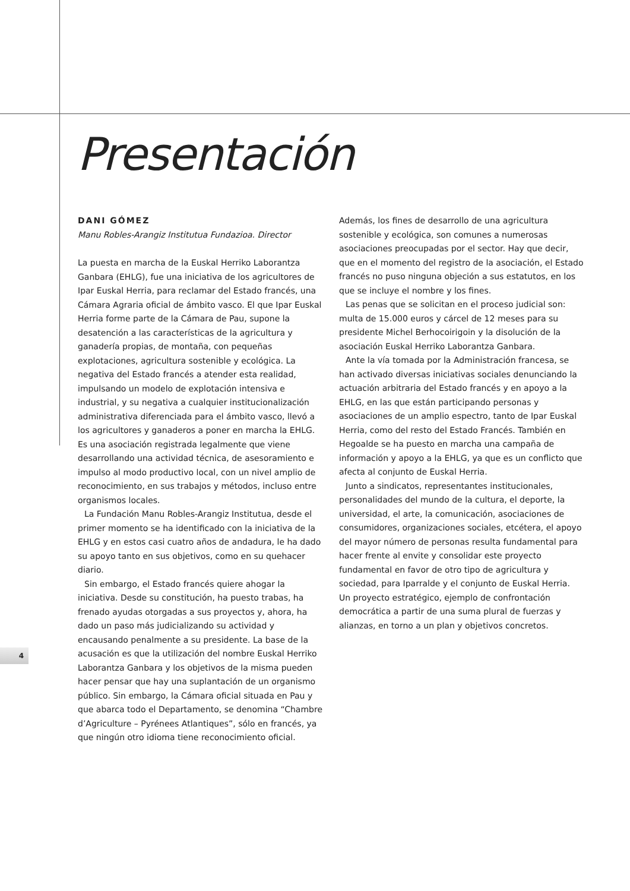Presentación
DANI GÓMEZ
Manu Robles-Arangiz Institutua Fundazioa. Director
La puesta en marcha de la Euskal Herriko Laborantza Ganbara (EHLG), fue una iniciativa de los agricultores de Ipar Euskal Herria, para reclamar del Estado francés, una Cámara Agraria oficial de ámbito vasco. El que Ipar Euskal Herria forme parte de la Cámara de Pau, supone la desatención a las características de la agricultura y ganadería propias, de montaña, con pequeñas explotaciones, agricultura sostenible y ecológica. La negativa del Estado francés a atender esta realidad, impulsando un modelo de explotación intensiva e industrial, y su negativa a cualquier institucionalización administrativa diferenciada para el ámbito vasco, llevó a los agricultores y ganaderos a poner en marcha la EHLG. Es una asociación registrada legalmente que viene desarrollando una actividad técnica, de asesoramiento e impulso al modo productivo local, con un nivel amplio de reconocimiento, en sus trabajos y métodos, incluso entre organismos locales.
La Fundación Manu Robles-Arangiz Institutua, desde el primer momento se ha identificado con la iniciativa de la EHLG y en estos casi cuatro años de andadura, le ha dado su apoyo tanto en sus objetivos, como en su quehacer diario.
Sin embargo, el Estado francés quiere ahogar la iniciativa. Desde su constitución, ha puesto trabas, ha frenado ayudas otorgadas a sus proyectos y, ahora, ha dado un paso más judicializando su actividad y encausando penalmente a su presidente. La base de la acusación es que la utilización del nombre Euskal Herriko Laborantza Ganbara y los objetivos de la misma pueden hacer pensar que hay una suplantación de un organismo público. Sin embargo, la Cámara oficial situada en Pau y que abarca todo el Departamento, se denomina “Chambre d’Agriculture – Pyrénees Atlantiques”, sólo en francés, ya que ningún otro idioma tiene reconocimiento oficial.
Además, los fines de desarrollo de una agricultura sostenible y ecológica, son comunes a numerosas asociaciones preocupadas por el sector. Hay que decir, que en el momento del registro de la asociación, el Estado francés no puso ninguna objeción a sus estatutos, en los que se incluye el nombre y los fines.
Las penas que se solicitan en el proceso judicial son: multa de 15.000 euros y cárcel de 12 meses para su presidente Michel Berhocoirigoin y la disolución de la asociación Euskal Herriko Laborantza Ganbara.
Ante la vía tomada por la Administración francesa, se han activado diversas iniciativas sociales denunciando la actuación arbitraria del Estado francés y en apoyo a la EHLG, en las que están participando personas y asociaciones de un amplio espectro, tanto de Ipar Euskal Herria, como del resto del Estado Francés. También en Hegoalde se ha puesto en marcha una campaña de información y apoyo a la EHLG, ya que es un conflicto que afecta al conjunto de Euskal Herria.
Junto a sindicatos, representantes institucionales, personalidades del mundo de la cultura, el deporte, la universidad, el arte, la comunicación, asociaciones de consumidores, organizaciones sociales, etcétera, el apoyo del mayor número de personas resulta fundamental para hacer frente al envite y consolidar este proyecto fundamental en favor de otro tipo de agricultura y sociedad, para Iparralde y el conjunto de Euskal Herria. Un proyecto estratégico, ejemplo de confrontación democrática a partir de una suma plural de fuerzas y alianzas, en torno a un plan y objetivos concretos.
4